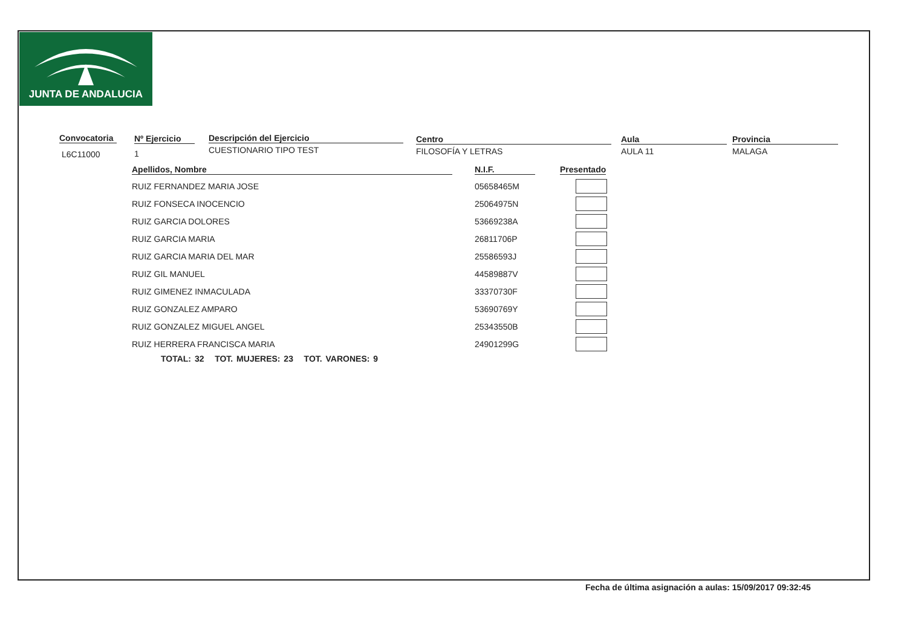JUNTA DE ANDALUCIA
Convocatoria
L6C11000
Nº Ejercicio
1
Descripción del Ejercicio
CUESTIONARIO TIPO TEST
Centro
FILOSOFÍA Y LETRAS
Aula
AULA 11
Provincia
MALAGA
| Apellidos, Nombre | N.I.F. | Presentado |
| --- | --- | --- |
| RUIZ FERNANDEZ MARIA JOSE | 05658465M | |
| RUIZ FONSECA INOCENCIO | 25064975N | |
| RUIZ GARCIA DOLORES | 53669238A | |
| RUIZ GARCIA MARIA | 26811706P | |
| RUIZ GARCIA MARIA DEL MAR | 25586593J | |
| RUIZ GIL MANUEL | 44589887V | |
| RUIZ GIMENEZ INMACULADA | 33370730F | |
| RUIZ GONZALEZ AMPARO | 53690769Y | |
| RUIZ GONZALEZ MIGUEL ANGEL | 25343550B | |
| RUIZ HERRERA FRANCISCA MARIA | 24901299G | |
TOTAL: 32 TOT. MUJERES: 23 TOT. VARONES: 9
Fecha de última asignación a aulas: 15/09/2017 09:32:45